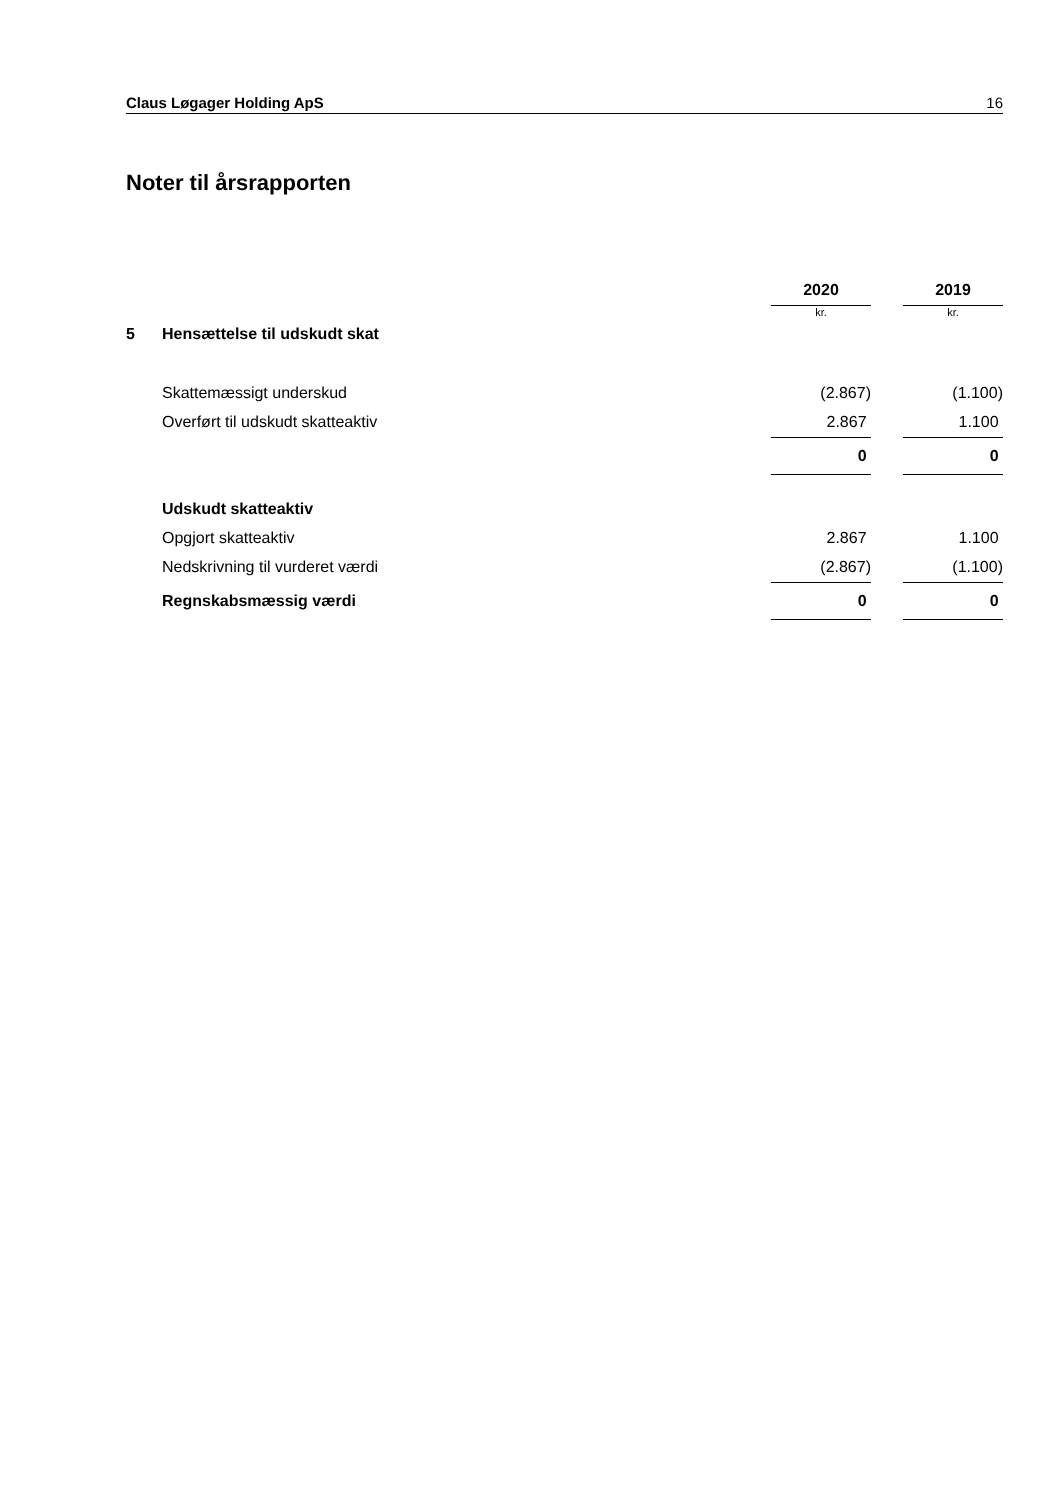Claus Løgager Holding ApS 16
Noter til årsrapporten
| | | 2020 | | 2019 |
| | | kr. | | kr. |
| 5 | Hensættelse til udskudt skat | | | |
| | Skattemæssigt underskud | (2.867) | | (1.100) |
| | Overført til udskudt skatteaktiv | 2.867 | | 1.100 |
| | | 0 | | 0 |
| | Udskudt skatteaktiv | | | |
| | Opgjort skatteaktiv | 2.867 | | 1.100 |
| | Nedskrivning til vurderet værdi | (2.867) | | (1.100) |
| | Regnskabsmæssig værdi | 0 | | 0 |